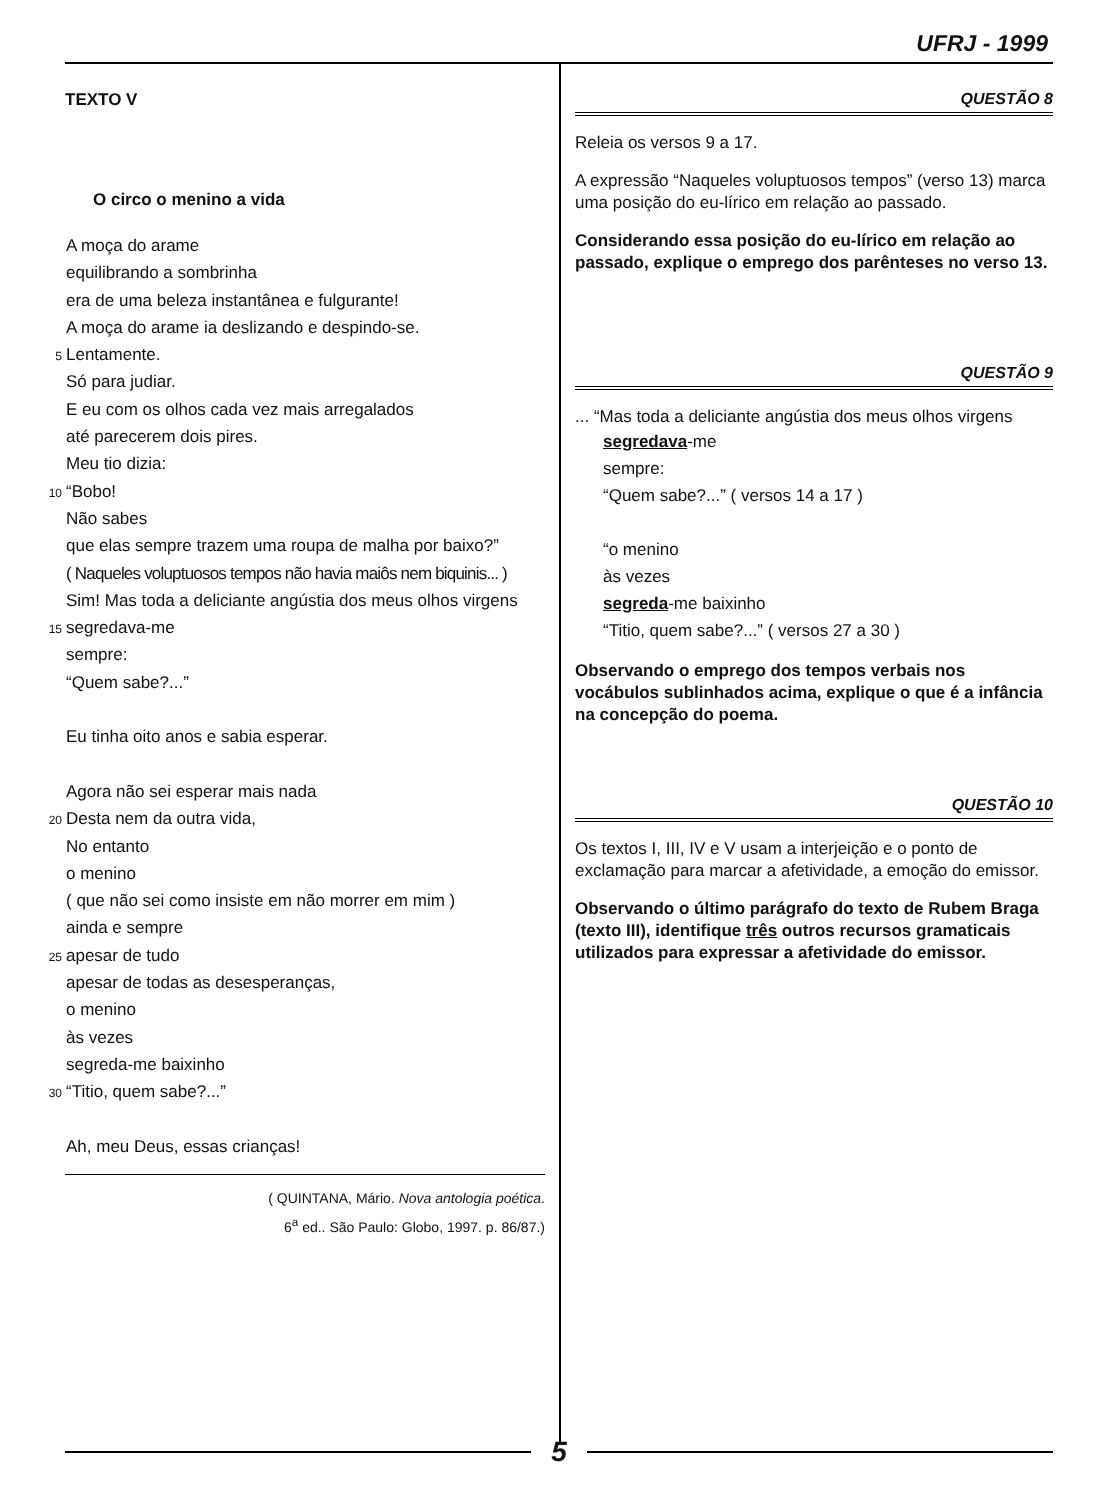UFRJ - 1999
TEXTO V
O circo o menino a vida
A moça do arame
equilibrando a sombrinha
era de uma beleza instantânea e fulgurante!
A moça do arame ia deslizando e despindo-se.
5 Lentamente.
Só para judiar.
E eu com os olhos cada vez mais arregalados
até parecerem dois pires.
Meu tio dizia:
10 “Bobo!
Não sabes
que elas sempre trazem uma roupa de malha por baixo?”
( Naqueles voluptuosos tempos não havia maiôs nem biquinis... )
Sim! Mas toda a deliciante angústia dos meus olhos virgens
15 segredava-me
sempre:
“Quem sabe?...”
Eu tinha oito anos e sabia esperar.
Agora não sei esperar mais nada
20 Desta nem da outra vida,
No entanto
o menino
( que não sei como insiste em não morrer em mim )
ainda e sempre
25 apesar de tudo
apesar de todas as desesperanças,
o menino
às vezes
segreda-me baixinho
30 “Titio, quem sabe?...”
Ah, meu Deus, essas crianças!
( QUINTANA, Mário. Nova antologia poética.
6<sup>a</sup> ed.. São Paulo: Globo, 1997. p. 86/87.)
QUESTÃO 8
Releia os versos 9 a 17.
A expressão “Naqueles voluptuosos tempos” (verso 13) marca uma posição do eu-lírico em relação ao passado.
Considerando essa posição do eu-lírico em relação ao passado, explique o emprego dos parênteses no verso 13.
QUESTÃO 9
... “Mas toda a deliciante angústia dos meus olhos virgens
segredava-me
sempre:
“Quem sabe?...” ( versos 14 a 17 )
“o menino
às vezes
segreda-me baixinho
“Titio, quem sabe?...” ( versos 27 a 30 )
Observando o emprego dos tempos verbais nos vocábulos sublinhados acima, explique o que é a infância na concepção do poema.
QUESTÃO 10
Os textos I, III, IV e V usam a interjeição e o ponto de exclamação para marcar a afetividade, a emoção do emissor.
Observando o último parágrafo do texto de Rubem Braga (texto III), identifique três outros recursos gramaticais utilizados para expressar a afetividade do emissor.
5